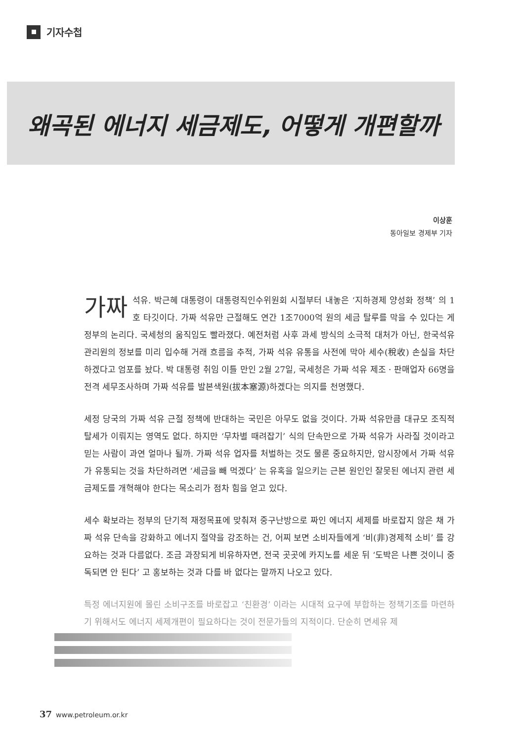기자수첩
왜곡된 에너지 세금제도, 어떻게 개편할까
이상훈
동아일보 경제부 기자
가짜 석유. 박근혜 대통령이 대통령직인수위원회 시절부터 내놓은 ‘지하경제 양성화 정책’ 의 1호 타깃이다. 가짜 석유만 근절해도 연간 1조7000억 원의 세금 탈루를 막을 수 있다는 게 정부의 논리다. 국세청의 움직임도 빨라졌다. 예전처럼 사후 과세 방식의 소극적 대처가 아닌, 한국석유관리원의 정보를 미리 입수해 거래 흐름을 추적, 가짜 석유 유통을 사전에 막아 세수(稅收) 손실을 차단하겠다고 엄포를 놨다. 박 대통령 취임 이틀 만인 2월 27일, 국세청은 가짜 석유 제조 · 판매업자 66명을 전격 세무조사하며 가짜 석유를 발본색원(拔本塞源)하겠다는 의지를 천명했다.
세정 당국의 가짜 석유 근절 정책에 반대하는 국민은 아무도 없을 것이다. 가짜 석유만큼 대규모 조직적 탈세가 이뤄지는 영역도 없다. 하지만 ‘무차별 때려잡기’ 식의 단속만으로 가짜 석유가 사라질 것이라고 믿는 사람이 과연 얼마나 될까. 가짜 석유 업자를 처벌하는 것도 물론 중요하지만, 암시장에서 가짜 석유가 유통되는 것을 차단하려면 ‘세금을 빼 먹겠다’ 는 유혹을 일으키는 근본 원인인 잘못된 에너지 관련 세금제도를 개혁해야 한다는 목소리가 점차 힘을 얻고 있다.
세수 확보라는 정부의 단기적 재정목표에 맞춰져 중구난방으로 짜인 에너지 세제를 바로잡지 않은 채 가짜 석유 단속을 강화하고 에너지 절약을 강조하는 건, 어찌 보면 소비자들에게 ‘비(非)경제적 소비’ 를 강요하는 것과 다름없다. 조금 과장되게 비유하자면, 전국 곳곳에 카지노를 세운 뒤 ‘도박은 나쁜 것이니 중독되면 안 된다’ 고 홍보하는 것과 다를 바 없다는 말까지 나오고 있다.
특정 에너지원에 몰린 소비구조를 바로잡고 ‘친환경’ 이라는 시대적 요구에 부합하는 정책기조를 마련하기 위해서도 에너지 세제개편이 필요하다는 것이 전문가들의 지적이다. 단순히 면세유 제
37 www.petroleum.or.kr